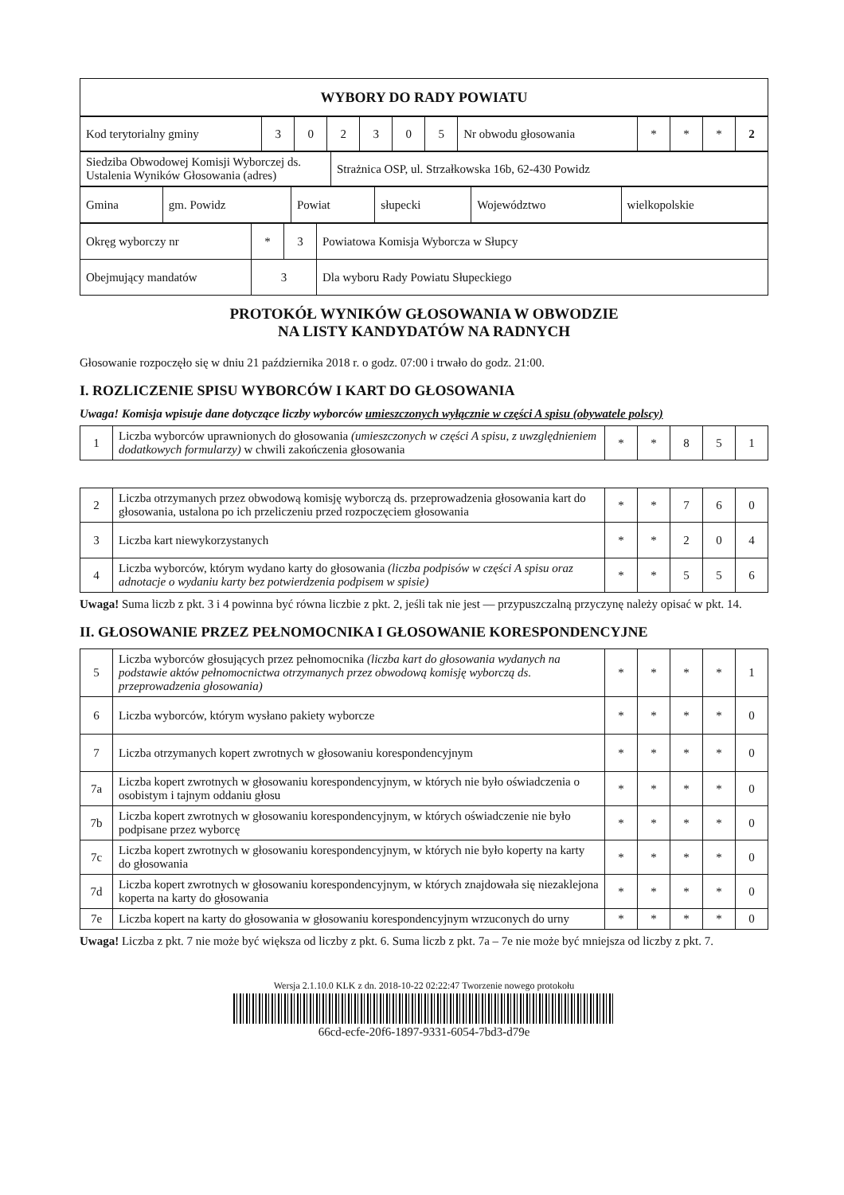| WYBORY DO RADY POWIATU |
| Kod terytorialny gminy | 3 | 0 | 2 | 3 | 0 | 5 | Nr obwodu głosowania | * | * | * | 2 |
| Siedziba Obwodowej Komisji Wyborczej ds. Ustalenia Wyników Głosowania (adres) | Strażnica OSP, ul. Strzałkowska 16b, 62-430 Powidz |
| Gmina | gm. Powidz | Powiat | słupecki | Województwo | wielkopolskie |
| Okręg wyborczy nr | * | 3 | Powiatowa Komisja Wyborcza w Słupcy |
| Obejmujący mandatów | 3 | | Dla wyboru Rady Powiatu Słupeckiego |
PROTOKÓŁ WYNIKÓW GŁOSOWANIA W OBWODZIE
NA LISTY KANDYDATÓW NA RADNYCH
Głosowanie rozpoczęło się w dniu 21 października 2018 r. o godz. 07:00 i trwało do godz. 21:00.
I. ROZLICZENIE SPISU WYBORCÓW I KART DO GŁOSOWANIA
Uwaga! Komisja wpisuje dane dotyczące liczby wyborców umieszczonych wyłącznie w części A spisu (obywatele polscy)
| 1 | Liczba wyborców uprawnionych do głosowania (umieszczonych w części A spisu, z uwzględnieniem dodatkowych formularzy) w chwili zakończenia głosowania | * | * | 8 | 5 | 1 |
| 2 | Liczba otrzymanych przez obwodową komisję wyborczą ds. przeprowadzenia głosowania kart do głosowania, ustalona po ich przeliczeniu przed rozpoczęciem głosowania | * | * | 7 | 6 | 0 |
| 3 | Liczba kart niewykorzystanych | * | * | 2 | 0 | 4 |
| 4 | Liczba wyborców, którym wydano karty do głosowania (liczba podpisów w części A spisu oraz adnotacje o wydaniu karty bez potwierdzenia podpisem w spisie) | * | * | 5 | 5 | 6 |
Uwaga! Suma liczb z pkt. 3 i 4 powinna być równa liczbie z pkt. 2, jeśli tak nie jest — przypuszczalną przyczynę należy opisać w pkt. 14.
II. GŁOSOWANIE PRZEZ PEŁNOMOCNIKA I GŁOSOWANIE KORESPONDENCYJNE
| 5 | Liczba wyborców głosujących przez pełnomocnika (liczba kart do głosowania wydanych na podstawie aktów pełnomocnictwa otrzymanych przez obwodową komisję wyborczą ds. przeprowadzenia głosowania) | * | * | * | * | 1 |
| 6 | Liczba wyborców, którym wysłano pakiety wyborcze | * | * | * | * | 0 |
| 7 | Liczba otrzymanych kopert zwrotnych w głosowaniu korespondencyjnym | * | * | * | * | 0 |
| 7a | Liczba kopert zwrotnych w głosowaniu korespondencyjnym, w których nie było oświadczenia o osobistym i tajnym oddaniu głosu | * | * | * | * | 0 |
| 7b | Liczba kopert zwrotnych w głosowaniu korespondencyjnym, w których oświadczenie nie było podpisane przez wyborcę | * | * | * | * | 0 |
| 7c | Liczba kopert zwrotnych w głosowaniu korespondencyjnym, w których nie było koperty na karty do głosowania | * | * | * | * | 0 |
| 7d | Liczba kopert zwrotnych w głosowaniu korespondencyjnym, w których znajdowała się niezaklejona koperta na karty do głosowania | * | * | * | * | 0 |
| 7e | Liczba kopert na karty do głosowania w głosowaniu korespondencyjnym wrzuconych do urny | * | * | * | * | 0 |
Uwaga! Liczba z pkt. 7 nie może być większa od liczby z pkt. 6. Suma liczb z pkt. 7a – 7e nie może być mniejsza od liczby z pkt. 7.
Wersja 2.1.10.0 KLK z dn. 2018-10-22 02:22:47 Tworzenie nowego protokołu
66cd-ecfe-20f6-1897-9331-6054-7bd3-d79e